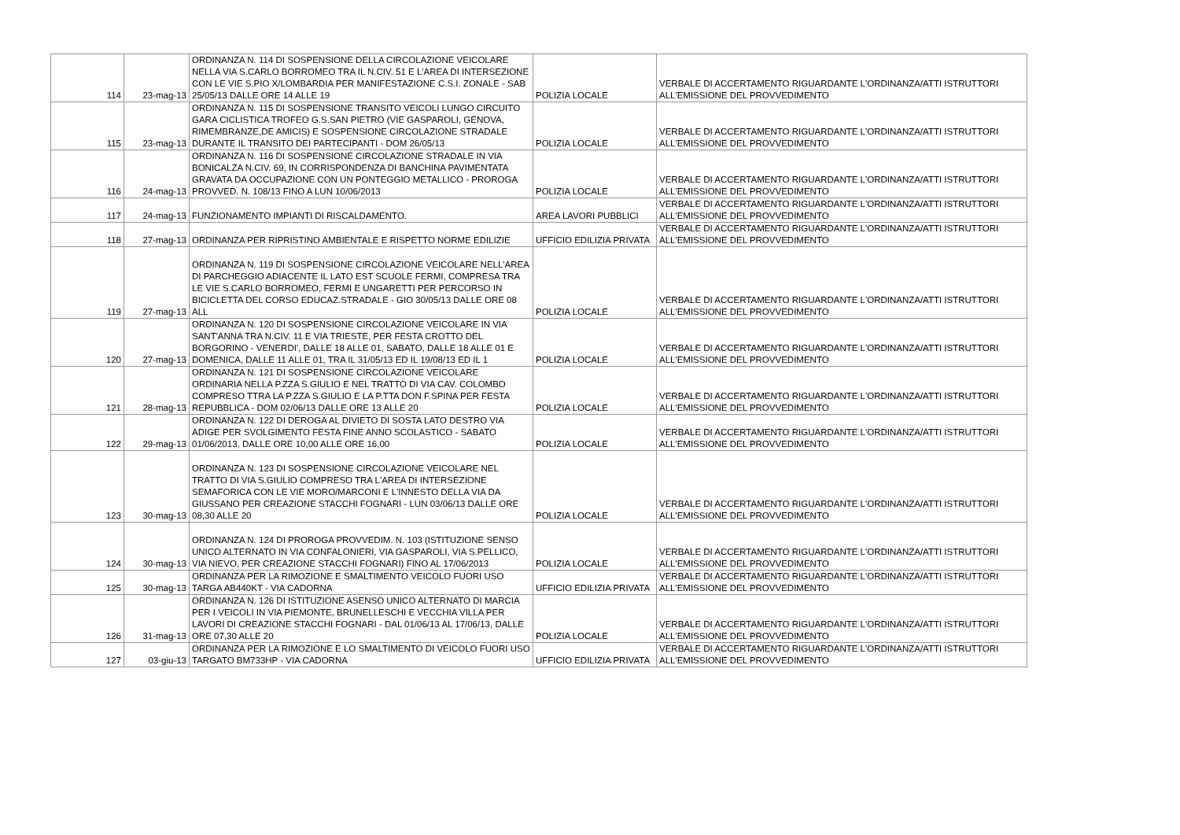| 114 | 23-mag-13 | ORDINANZA N. 114 DI SOSPENSIONE DELLA CIRCOLAZIONE VEICOLARE NELLA VIA S.CARLO BORROMEO TRA IL N.CIV. 51 E L'AREA DI INTERSEZIONE CON LE VIE S.PIO X/LOMBARDIA PER MANIFESTAZIONE C.S.I. ZONALE - SAB 25/05/13 DALLE ORE 14 ALLE 19 | POLIZIA LOCALE | VERBALE DI ACCERTAMENTO RIGUARDANTE L'ORDINANZA/ATTI ISTRUTTORI ALL'EMISSIONE DEL PROVVEDIMENTO |
| 115 | 23-mag-13 | ORDINANZA N. 115 DI SOSPENSIONE TRANSITO VEICOLI LUNGO CIRCUITO GARA CICLISTICA TROFEO G.S.SAN PIETRO (VIE GASPAROLI, GENOVA, RIMEMBRANZE,DE AMICIS) E SOSPENSIONE CIRCOLAZIONE STRADALE DURANTE IL TRANSITO DEI PARTECIPANTI - DOM 26/05/13 | POLIZIA LOCALE | VERBALE DI ACCERTAMENTO RIGUARDANTE L'ORDINANZA/ATTI ISTRUTTORI ALL'EMISSIONE DEL PROVVEDIMENTO |
| 116 | 24-mag-13 | ORDINANZA N. 116 DI SOSPENSIONE CIRCOLAZIONE STRADALE IN VIA BONICALZA N.CIV. 69, IN CORRISPONDENZA DI BANCHINA PAVIMENTATA GRAVATA DA OCCUPAZIONE CON UN PONTEGGIO METALLICO - PROROGA PROVVED. N. 108/13 FINO A LUN 10/06/2013 | POLIZIA LOCALE | VERBALE DI ACCERTAMENTO RIGUARDANTE L'ORDINANZA/ATTI ISTRUTTORI ALL'EMISSIONE DEL PROVVEDIMENTO |
| 117 | 24-mag-13 | FUNZIONAMENTO IMPIANTI DI RISCALDAMENTO. | AREA LAVORI PUBBLICI | VERBALE DI ACCERTAMENTO RIGUARDANTE L'ORDINANZA/ATTI ISTRUTTORI ALL'EMISSIONE DEL PROVVEDIMENTO |
| 118 | 27-mag-13 | ORDINANZA PER RIPRISTINO AMBIENTALE E RISPETTO NORME EDILIZIE | UFFICIO EDILIZIA PRIVATA | VERBALE DI ACCERTAMENTO RIGUARDANTE L'ORDINANZA/ATTI ISTRUTTORI ALL'EMISSIONE DEL PROVVEDIMENTO |
| 119 | 27-mag-13 | ORDINANZA N. 119 DI SOSPENSIONE CIRCOLAZIONE VEICOLARE NELL'AREA DI PARCHEGGIO ADIACENTE IL LATO EST SCUOLE FERMI, COMPRESA TRA LE VIE S.CARLO BORROMEO, FERMI E UNGARETTI PER PERCORSO IN BICICLETTA DEL CORSO EDUCAZ.STRADALE - GIO 30/05/13 DALLE ORE 08 ALL | POLIZIA LOCALE | VERBALE DI ACCERTAMENTO RIGUARDANTE L'ORDINANZA/ATTI ISTRUTTORI ALL'EMISSIONE DEL PROVVEDIMENTO |
| 120 | 27-mag-13 | ORDINANZA N. 120 DI SOSPENSIONE CIRCOLAZIONE VEICOLARE IN VIA SANT'ANNA TRA N.CIV. 11 E VIA TRIESTE, PER FESTA CROTTO DEL BORGORINO - VENERDI', DALLE 18 ALLE 01, SABATO, DALLE 18 ALLE 01 E DOMENICA, DALLE 11 ALLE 01, TRA IL 31/05/13 ED IL 19/08/13 ED IL 1 | POLIZIA LOCALE | VERBALE DI ACCERTAMENTO RIGUARDANTE L'ORDINANZA/ATTI ISTRUTTORI ALL'EMISSIONE DEL PROVVEDIMENTO |
| 121 | 28-mag-13 | ORDINANZA N. 121 DI SOSPENSIONE CIRCOLAZIONE VEICOLARE ORDINARIA NELLA P.ZZA S.GIULIO E NEL TRATTO DI VIA CAV. COLOMBO COMPRESO TTRA LA P.ZZA S.GIULIO E LA P.TTA DON F.SPINA PER FESTA REPUBBLICA - DOM 02/06/13 DALLE ORE 13 ALLE 20 | POLIZIA LOCALE | VERBALE DI ACCERTAMENTO RIGUARDANTE L'ORDINANZA/ATTI ISTRUTTORI ALL'EMISSIONE DEL PROVVEDIMENTO |
| 122 | 29-mag-13 | ORDINANZA N. 122 DI DEROGA AL DIVIETO DI SOSTA LATO DESTRO VIA ADIGE PER SVOLGIMENTO FESTA FINE ANNO SCOLASTICO - SABATO 01/06/2013, DALLE ORE 10,00 ALLE ORE 16,00 | POLIZIA LOCALE | VERBALE DI ACCERTAMENTO RIGUARDANTE L'ORDINANZA/ATTI ISTRUTTORI ALL'EMISSIONE DEL PROVVEDIMENTO |
| 123 | 30-mag-13 | ORDINANZA N. 123 DI SOSPENSIONE CIRCOLAZIONE VEICOLARE NEL TRATTO DI VIA S.GIULIO COMPRESO TRA L'AREA DI INTERSEZIONE SEMAFORICA CON LE VIE MORO/MARCONI E L'INNESTO DELLA VIA DA GIUSSANO PER CREAZIONE STACCHI FOGNARI - LUN 03/06/13 DALLE ORE 08,30 ALLE 20 | POLIZIA LOCALE | VERBALE DI ACCERTAMENTO RIGUARDANTE L'ORDINANZA/ATTI ISTRUTTORI ALL'EMISSIONE DEL PROVVEDIMENTO |
| 124 | 30-mag-13 | ORDINANZA N. 124 DI PROROGA PROVVEDIM. N. 103 (ISTITUZIONE SENSO UNICO ALTERNATO IN VIA CONFALONIERI, VIA GASPAROLI, VIA S.PELLICO, VIA NIEVO, PER CREAZIONE STACCHI FOGNARI) FINO AL 17/06/2013 | POLIZIA LOCALE | VERBALE DI ACCERTAMENTO RIGUARDANTE L'ORDINANZA/ATTI ISTRUTTORI ALL'EMISSIONE DEL PROVVEDIMENTO |
| 125 | 30-mag-13 | ORDINANZA PER LA RIMOZIONE E SMALTIMENTO VEICOLO FUORI USO TARGA AB440KT - VIA CADORNA | UFFICIO EDILIZIA PRIVATA | VERBALE DI ACCERTAMENTO RIGUARDANTE L'ORDINANZA/ATTI ISTRUTTORI ALL'EMISSIONE DEL PROVVEDIMENTO |
| 126 | 31-mag-13 | ORDINANZA N. 126 DI ISTITUZIONE ASENSO UNICO ALTERNATO DI MARCIA PER I VEICOLI IN VIA PIEMONTE, BRUNELLESCHI E VECCHIA VILLA PER LAVORI DI CREAZIONE STACCHI FOGNARI - DAL 01/06/13 AL 17/06/13, DALLE ORE 07,30 ALLE 20 | POLIZIA LOCALE | VERBALE DI ACCERTAMENTO RIGUARDANTE L'ORDINANZA/ATTI ISTRUTTORI ALL'EMISSIONE DEL PROVVEDIMENTO |
| 127 | 03-giu-13 | ORDINANZA PER LA RIMOZIONE E LO SMALTIMENTO DI VEICOLO FUORI USO TARGATO BM733HP - VIA CADORNA | UFFICIO EDILIZIA PRIVATA | VERBALE DI ACCERTAMENTO RIGUARDANTE L'ORDINANZA/ATTI ISTRUTTORI ALL'EMISSIONE DEL PROVVEDIMENTO |